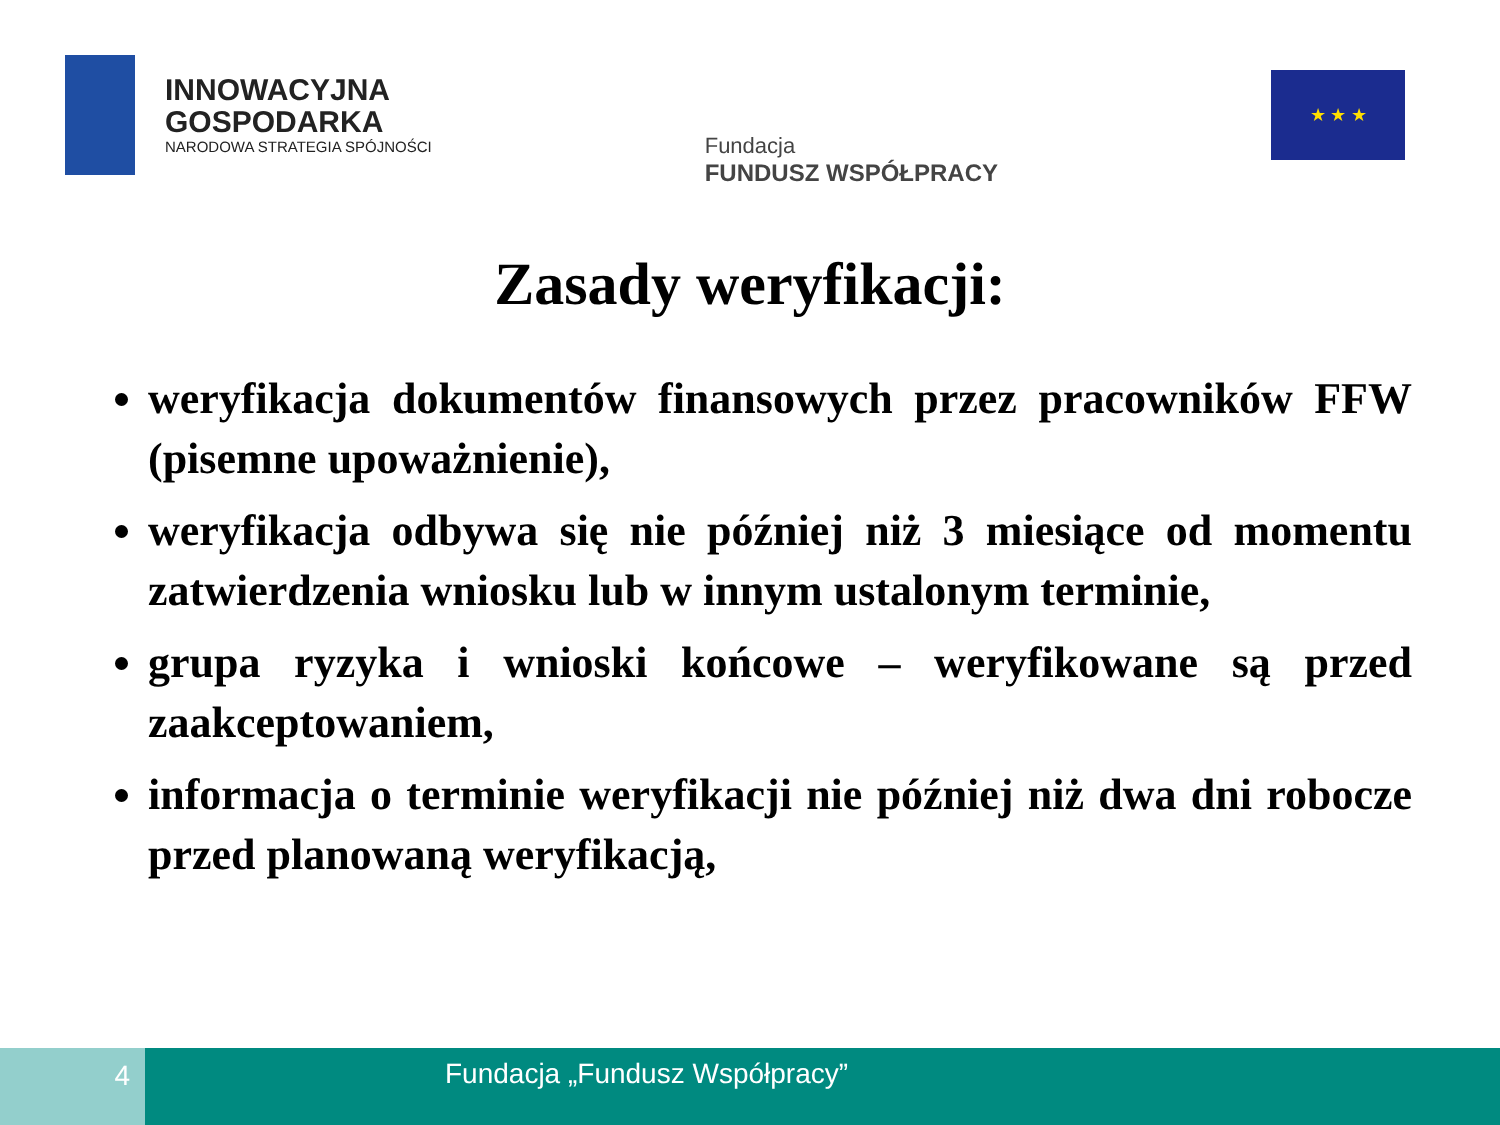INNOWACYJNA
GOSPODARKA
NARODOWA STRATEGIA SPÓJNOŚCI
Fundacja
FUNDUSZ WSPÓŁPRACY
★ ★ ★
Zasady weryfikacji:
weryfikacja dokumentów finansowych przez pracowników FFW (pisemne upoważnienie),
weryfikacja odbywa się nie później niż 3 miesiące od momentu zatwierdzenia wniosku lub w innym ustalonym terminie,
grupa ryzyka i wnioski końcowe – weryfikowane są przed zaakceptowaniem,
informacja o terminie weryfikacji nie później niż dwa dni robocze przed planowaną weryfikacją,
4 Fundacja „Fundusz Współpracy”